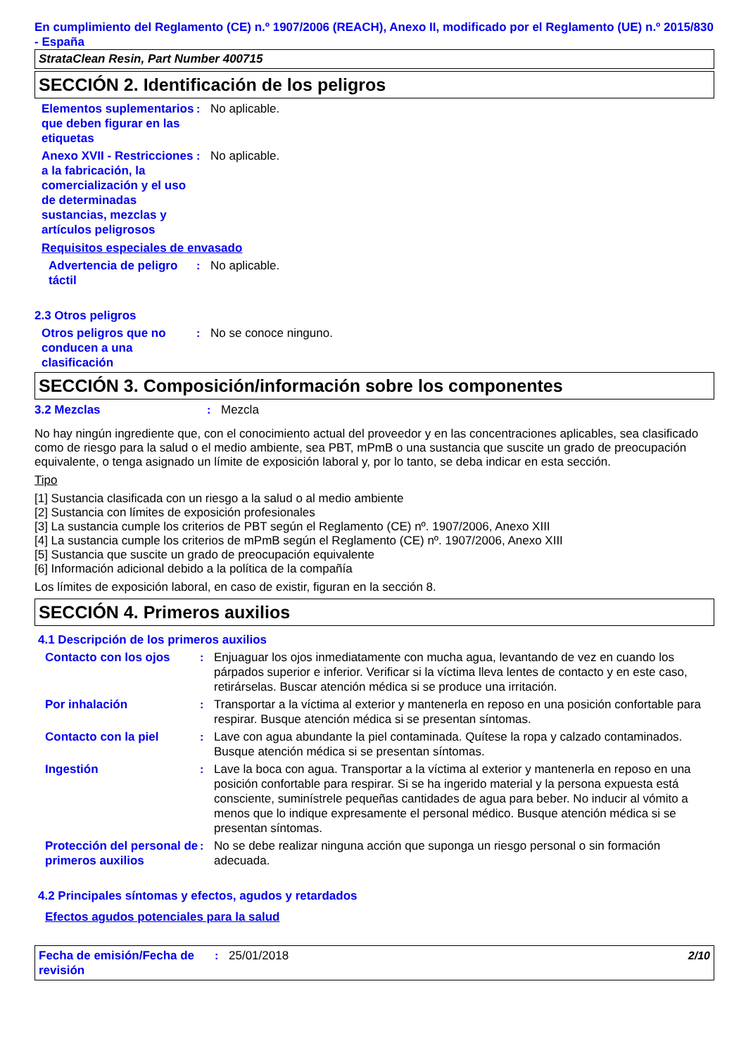En cumplimiento del Reglamento (CE) n.º 1907/2006 (REACH), Anexo II, modificado por el Reglamento (UE) n.º 2015/830 - España
StrataClean Resin, Part Number 400715
SECCIÓN 2. Identificación de los peligros
Elementos suplementarios que deben figurar en las etiquetas
: No aplicable.
Anexo XVII - Restricciones a la fabricación, la comercialización y el uso de determinadas sustancias, mezclas y artículos peligrosos
: No aplicable.
Requisitos especiales de envasado
Advertencia de peligro táctil
: No aplicable.
2.3 Otros peligros
Otros peligros que no conducen a una clasificación
: No se conoce ninguno.
SECCIÓN 3. Composición/información sobre los componentes
3.2 Mezclas : Mezcla
No hay ningún ingrediente que, con el conocimiento actual del proveedor y en las concentraciones aplicables, sea clasificado como de riesgo para la salud o el medio ambiente, sea PBT, mPmB o una sustancia que suscite un grado de preocupación equivalente, o tenga asignado un límite de exposición laboral y, por lo tanto, se deba indicar en esta sección.
Tipo
[1] Sustancia clasificada con un riesgo a la salud o al medio ambiente
[2] Sustancia con límites de exposición profesionales
[3] La sustancia cumple los criterios de PBT según el Reglamento (CE) nº. 1907/2006, Anexo XIII
[4] La sustancia cumple los criterios de mPmB según el Reglamento (CE) nº. 1907/2006, Anexo XIII
[5] Sustancia que suscite un grado de preocupación equivalente
[6] Información adicional debido a la política de la compañía
Los límites de exposición laboral, en caso de existir, figuran en la sección 8.
SECCIÓN 4. Primeros auxilios
4.1 Descripción de los primeros auxilios
Contacto con los ojos : Enjuaguar los ojos inmediatamente con mucha agua, levantando de vez en cuando los párpados superior e inferior. Verificar si la víctima lleva lentes de contacto y en este caso, retirárselas. Buscar atención médica si se produce una irritación.
Por inhalación : Transportar a la víctima al exterior y mantenerla en reposo en una posición confortable para respirar. Busque atención médica si se presentan síntomas.
Contacto con la piel : Lave con agua abundante la piel contaminada. Quítese la ropa y calzado contaminados. Busque atención médica si se presentan síntomas.
Ingestión : Lave la boca con agua. Transportar a la víctima al exterior y mantenerla en reposo en una posición confortable para respirar. Si se ha ingerido material y la persona expuesta está consciente, suminístrele pequeñas cantidades de agua para beber. No inducir al vómito a menos que lo indique expresamente el personal médico. Busque atención médica si se presentan síntomas.
Protección del personal de primeros auxilios
: No se debe realizar ninguna acción que suponga un riesgo personal o sin formación adecuada.
4.2 Principales síntomas y efectos, agudos y retardados
Efectos agudos potenciales para la salud
Fecha de emisión/Fecha de revisión
: 25/01/2018 2/10